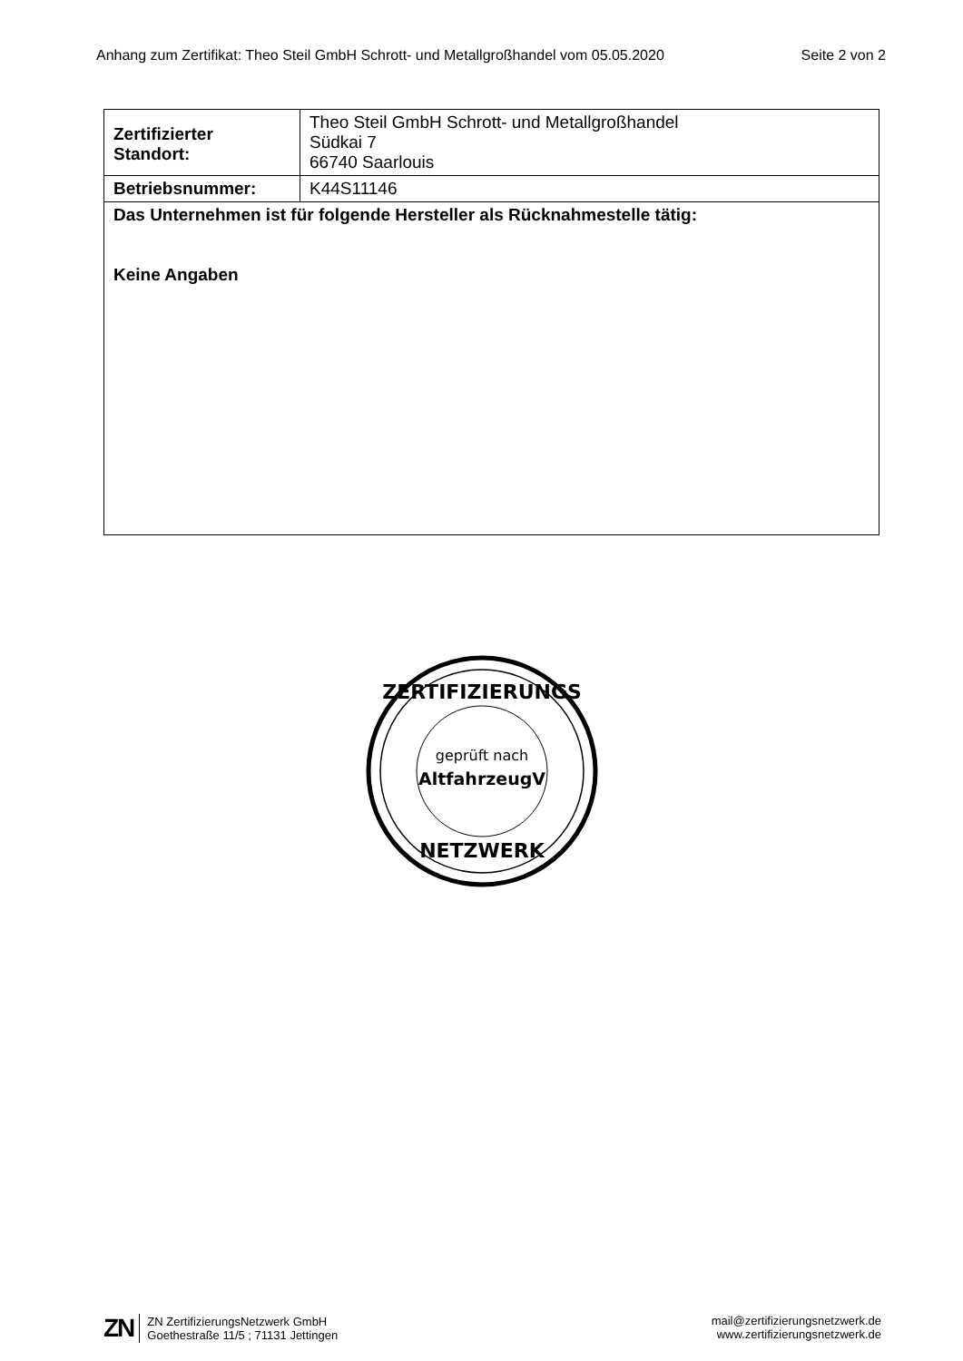Anhang zum Zertifikat: Theo Steil GmbH Schrott- und Metallgroßhandel vom 05.05.2020 Seite 2 von 2
| Zertifizierter Standort: | Theo Steil GmbH Schrott- und Metallgroßhandel Südkai 7 66740 Saarlouis |
| Betriebsnummer: | K44S11146 |
| Das Unternehmen ist für folgende Hersteller als Rücknahmestelle tätig: Keine Angaben | |
ZERTIFIZIERUNGS
geprüft nach
AltfahrzeugV
NETZWERK
ZN ZN ZertifizierungsNetzwerk GmbH
Goethestraße 11/5 ; 71131 Jettingen
mail@zertifizierungsnetzwerk.de
www.zertifizierungsnetzwerk.de